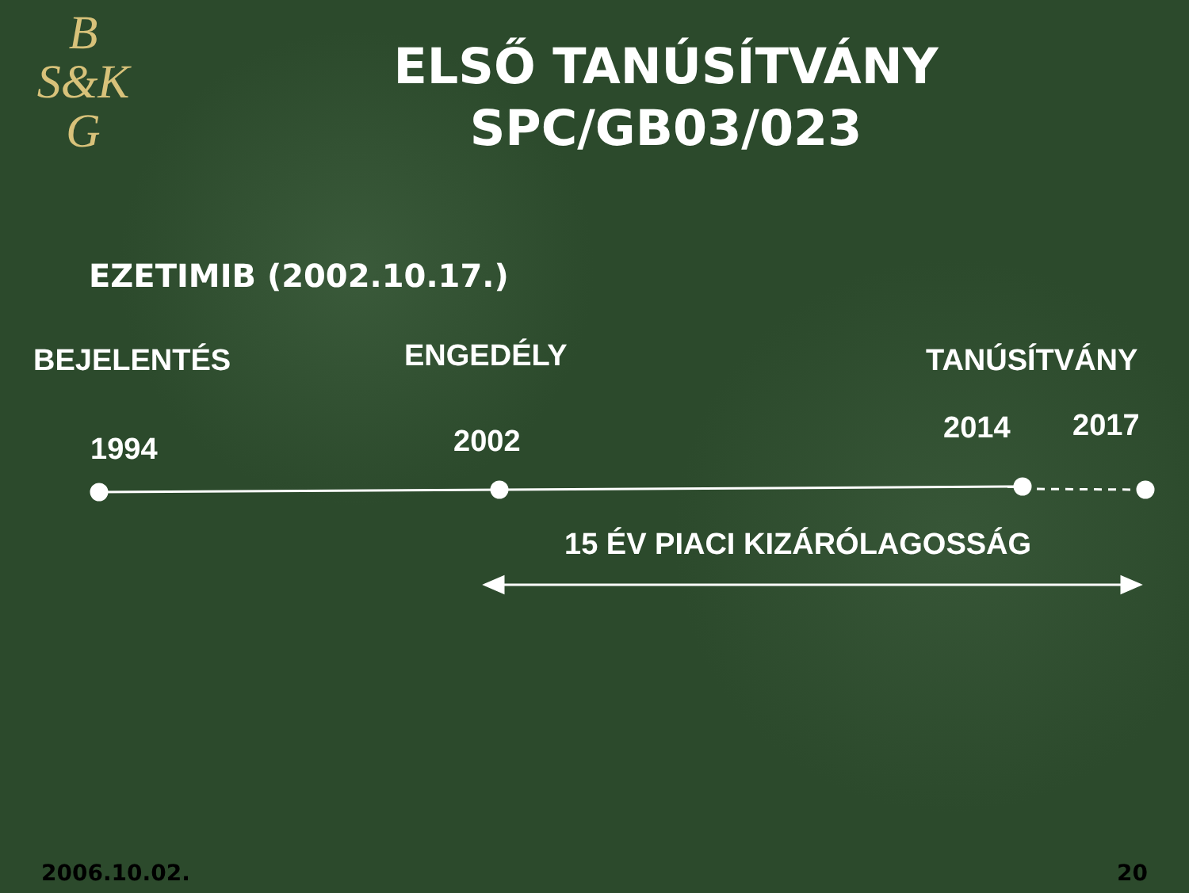B
S&K
G
ELSŐ TANÚSÍTVÁNY
SPC/GB03/023
EZETIMIB (2002.10.17.)
BEJELENTÉS ENGEDÉLY TANÚSÍTVÁNY
1994 2002 2014 2017
15 ÉV PIACI KIZÁRÓLAGOSSÁG
2006.10.02. 20